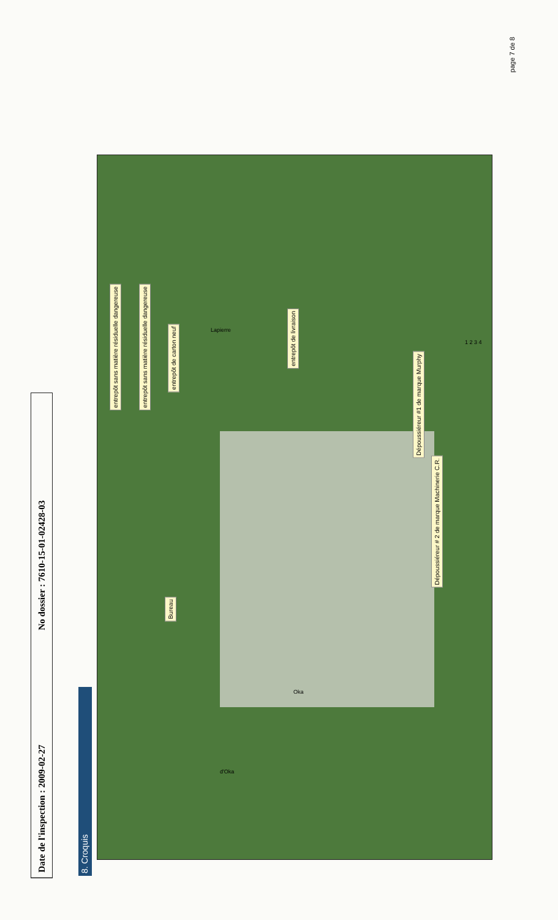page 7 de 8
No dossier : 7610-15-01-02428-03
Date de l'inspection : 2009-02-27
8. Croquis
entrepôt sans matière résiduelle dangereuse
entrepôt sans matière résiduelle dangereuse
entrepôt de carton neuf
entrepôt de livraison
Dépoussiéreur #1 de marque Murphy
Dépoussiéreur # 2 de marque Machinerie C.R.
Bureau
Lapierre
Oka
d'Oka
1 2 3 4